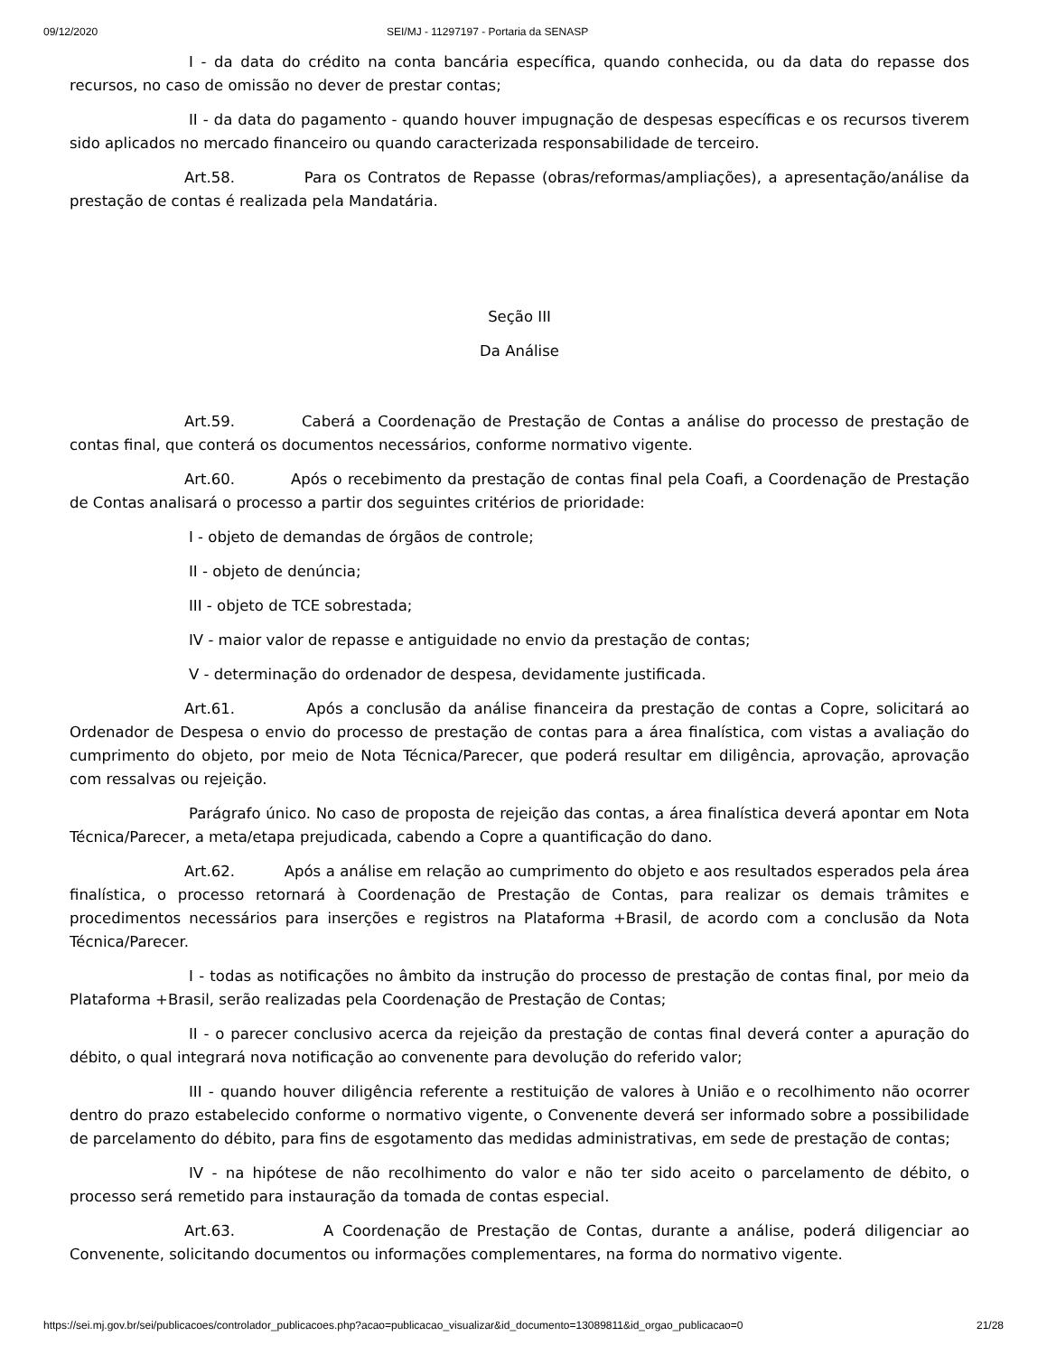09/12/2020 SEI/MJ - 11297197 - Portaria da SENASP
I - da data do crédito na conta bancária específica, quando conhecida, ou da data do repasse dos recursos, no caso de omissão no dever de prestar contas;
II - da data do pagamento - quando houver impugnação de despesas específicas e os recursos tiverem sido aplicados no mercado financeiro ou quando caracterizada responsabilidade de terceiro.
Art.58. Para os Contratos de Repasse (obras/reformas/ampliações), a apresentação/análise da prestação de contas é realizada pela Mandatária.
Seção III
Da Análise
Art.59. Caberá a Coordenação de Prestação de Contas a análise do processo de prestação de contas final, que conterá os documentos necessários, conforme normativo vigente.
Art.60. Após o recebimento da prestação de contas final pela Coafi, a Coordenação de Prestação de Contas analisará o processo a partir dos seguintes critérios de prioridade:
I - objeto de demandas de órgãos de controle;
II - objeto de denúncia;
III - objeto de TCE sobrestada;
IV - maior valor de repasse e antiguidade no envio da prestação de contas;
V - determinação do ordenador de despesa, devidamente justificada.
Art.61. Após a conclusão da análise financeira da prestação de contas a Copre, solicitará ao Ordenador de Despesa o envio do processo de prestação de contas para a área finalística, com vistas a avaliação do cumprimento do objeto, por meio de Nota Técnica/Parecer, que poderá resultar em diligência, aprovação, aprovação com ressalvas ou rejeição.
Parágrafo único. No caso de proposta de rejeição das contas, a área finalística deverá apontar em Nota Técnica/Parecer, a meta/etapa prejudicada, cabendo a Copre a quantificação do dano.
Art.62. Após a análise em relação ao cumprimento do objeto e aos resultados esperados pela área finalística, o processo retornará à Coordenação de Prestação de Contas, para realizar os demais trâmites e procedimentos necessários para inserções e registros na Plataforma +Brasil, de acordo com a conclusão da Nota Técnica/Parecer.
I - todas as notificações no âmbito da instrução do processo de prestação de contas final, por meio da Plataforma +Brasil, serão realizadas pela Coordenação de Prestação de Contas;
II - o parecer conclusivo acerca da rejeição da prestação de contas final deverá conter a apuração do débito, o qual integrará nova notificação ao convenente para devolução do referido valor;
III - quando houver diligência referente a restituição de valores à União e o recolhimento não ocorrer dentro do prazo estabelecido conforme o normativo vigente, o Convenente deverá ser informado sobre a possibilidade de parcelamento do débito, para fins de esgotamento das medidas administrativas, em sede de prestação de contas;
IV - na hipótese de não recolhimento do valor e não ter sido aceito o parcelamento de débito, o processo será remetido para instauração da tomada de contas especial.
Art.63. A Coordenação de Prestação de Contas, durante a análise, poderá diligenciar ao Convenente, solicitando documentos ou informações complementares, na forma do normativo vigente.
https://sei.mj.gov.br/sei/publicacoes/controlador_publicacoes.php?acao=publicacao_visualizar&id_documento=13089811&id_orgao_publicacao=0 21/28